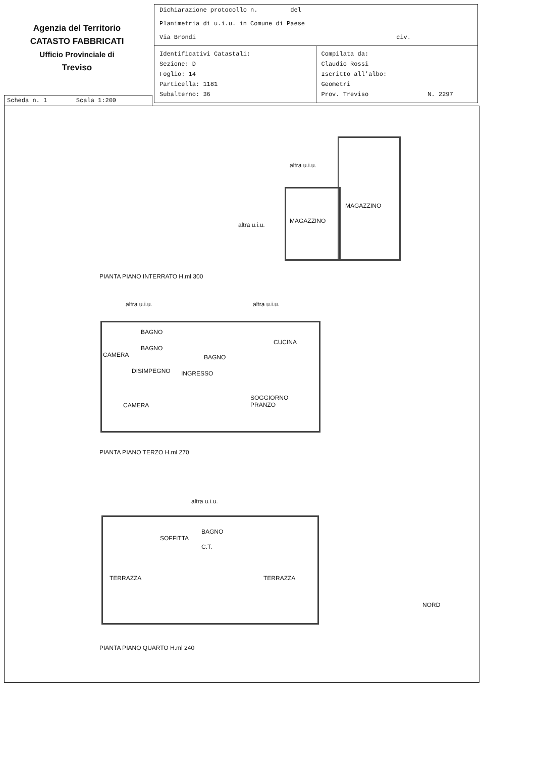Agenzia del Territorio
CATASTO FABBRICATI
Ufficio Provinciale di
Treviso
Dichiarazione protocollo n. del
Planimetria di u.i.u. in Comune di Paese
Via Brondi civ.
Identificativi Catastali:
Sezione: D
Foglio: 14
Particella: 1181
Subalterno: 36
Compilata da:
Claudio Rossi
Iscritto all'albo:
Geometri
Prov. Treviso N. 2297
Scheda n. 1 Scala 1:200
altra u.i.u.
MAGAZZINO
MAGAZZINO
altra u.i.u.
PIANTA PIANO INTERRATO H.ml 300
altra u.i.u. altra u.i.u.
BAGNO
BAGNO
CAMERA BAGNO
CUCINA
DISIMPEGNO INGRESSO
SOGGIORNO
PRANZO
CAMERA
PIANTA PIANO TERZO H.ml 270
altra u.i.u.
BAGNO
SOFFITTA
C.T.
TERRAZZA TERRAZZA
NORD
PIANTA PIANO QUARTO H.ml 240